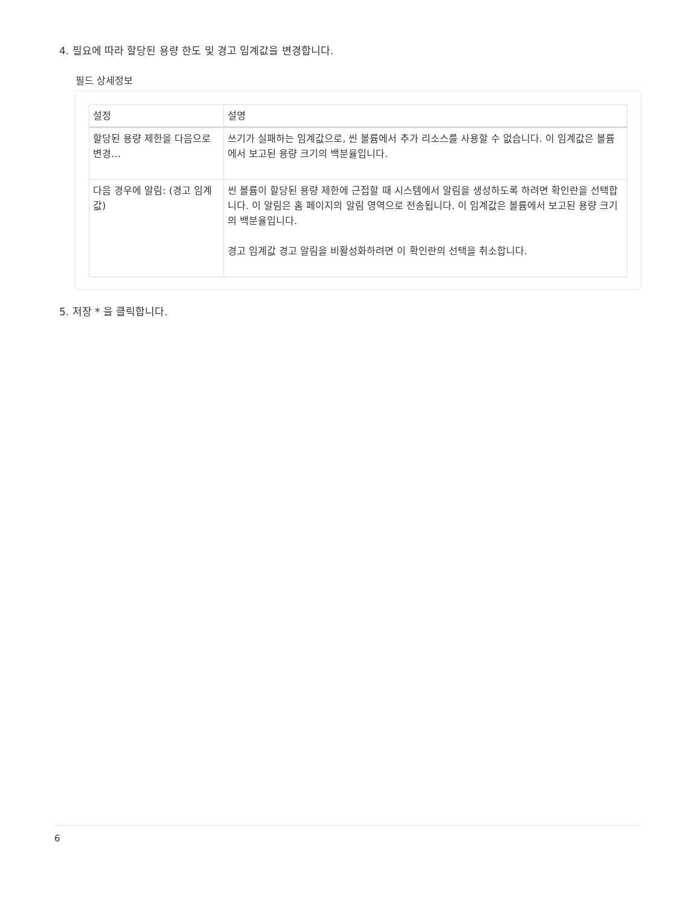4. 필요에 따라 할당된 용량 한도 및 경고 임계값을 변경합니다.
필드 상세정보
| 설정 | 설명 |
| --- | --- |
| 할당된 용량 제한을 다음으로 변경… | 쓰기가 실패하는 임계값으로, 씬 볼륨에서 추가 리소스를 사용할 수 없습니다. 이 임계값은 볼륨에서 보고된 용량 크기의 백분율입니다. |
| 다음 경우에 알림: (경고 임계값) | 씬 볼륨이 할당된 용량 제한에 근접할 때 시스템에서 알림을 생성하도록 하려면 확인란을 선택합니다. 이 알림은 홈 페이지의 알림 영역으로 전송됩니다. 이 임계값은 볼륨에서 보고된 용량 크기의 백분율입니다. 경고 임계값 경고 알림을 비활성화하려면 이 확인란의 선택을 취소합니다. |
5. 저장 * 을 클릭합니다.
6